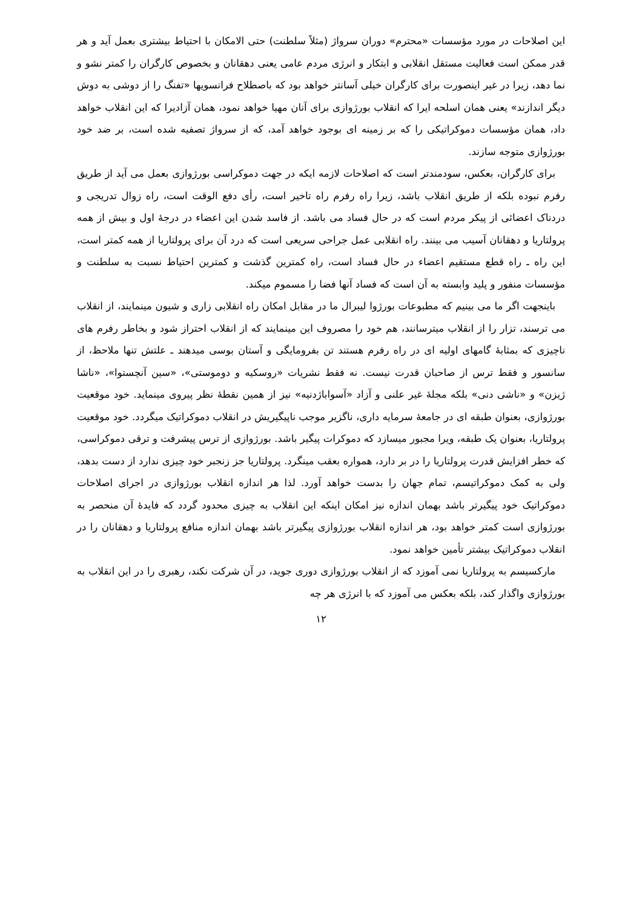این اصلاحات در مورد مؤسسات «محترم» دوران سرواژ (مثلاً سلطنت) حتی الامکان با احتیاط بیشتری بعمل آید و هر قدر ممکن است فعالیت مستقل انقلابی و ابتکار و انرژی مردم عامی یعنی دهقانان و بخصوص کارگران را کمتر نشو و نما دهد، زیرا در غیر اینصورت برای کارگران خیلی آسانتر خواهد بود که باصطلاح فرانسویها «تفنگ را از دوشی به دوش دیگر اندازند» یعنی همان اسلحه ایرا که انقلاب بورژوازی برای آنان مهیا خواهد نمود، همان آزادیرا که این انقلاب خواهد داد، همان مؤسسات دموکراتیکی را که بر زمینه ای بوجود خواهد آمد، که از سرواژ تصفیه شده است، بر ضد خود بورژوازی متوجه سازند.
برای کارگران، بعکس، سودمندتر است که اصلاحات لازمه ایکه در جهت دموکراسی بورژوازی بعمل می آید از طریق رفرم نبوده بلکه از طریق انقلاب باشد، زیرا راه رفرم راه تاخیر است، رأی دفع الوقت است، راه زوال تدریجی و دردناک اعضائی از پیکر مردم است که در حال فساد می باشد. از فاسد شدن این اعضاء در درجهٔ اول و بیش از همه پرولتاریا و دهقانان آسیب می بینند. راه انقلابی عمل جراحی سریعی است که درد آن برای پرولتاریا از همه کمتر است، این راه ـ راه قطع مستقیم اعضاء در حال فساد است، راه کمترین گذشت و کمترین احتیاط نسبت به سلطنت و مؤسسات منفور و پلید وابسته به آن است که فساد آنها فضا را مسموم میکند.
باینجهت اگر ما می بینیم که مطبوعات بورژوا لیبرال ما در مقابل امکان راه انقلابی زاری و شیون مینمایند، از انقلاب می ترسند، تزار را از انقلاب میترسانند، هم خود را مصروف این مینمایند که از انقلاب احتراز شود و بخاطر رفرم های ناچیزی که بمثابهٔ گامهای اولیه ای در راه رفرم هستند تن بفرومایگی و آستان بوسی میدهند ـ علتش تنها ملاحظ، از سانسور و فقط ترس از صاحبان قدرت نیست. نه فقط نشریات «روسکیه و دوموستی»، «سین آنچستوا»، «ناشا ژیزن» و «ناشی دنی» بلکه مجلهٔ غیر علنی و آزاد «آسواباژدنیه» نیز از همین نقطهٔ نظر پیروی مینماید. خود موقعیت بورژوازی، بعنوان طبقه ای در جامعهٔ سرمایه داری، ناگزیر موجب ناپیگیریش در انقلاب دموکراتیک میگردد. خود موقعیت پرولتاریا، بعنوان یک طبقه، ویرا مجبور میسازد که دموکرات پیگیر باشد. بورژوازی از ترس پیشرفت و ترقی دموکراسی، که خطر افزایش قدرت پرولتاریا را در بر دارد، همواره بعقب مینگرد. پرولتاریا جز زنجبر خود چیزی ندارد از دست بدهد، ولی به کمک دموکراتیسم، تمام جهان را بدست خواهد آورد. لذا هر اندازه انقلاب بورژوازی در اجرای اصلاحات دموکراتیک خود پیگیرتر باشد بهمان اندازه نیز امکان اینکه این انقلاب به چیزی محدود گردد که فایدهٔ آن منحصر به بورژوازی است کمتر خواهد بود، هر اندازه انقلاب بورژوازی پیگیرتر باشد بهمان اندازه منافع پرولتاریا و دهقانان را در انقلاب دموکراتیک بیشتر تأمین خواهد نمود.
مارکسیسم به پرولتاریا نمی آموزد که از انقلاب بورژوازی دوری جوید، در آن شرکت نکند، رهبری را در این انقلاب به بورژوازی واگذار کند، بلکه بعکس می آموزد که با انرژی هر چه
۱۲